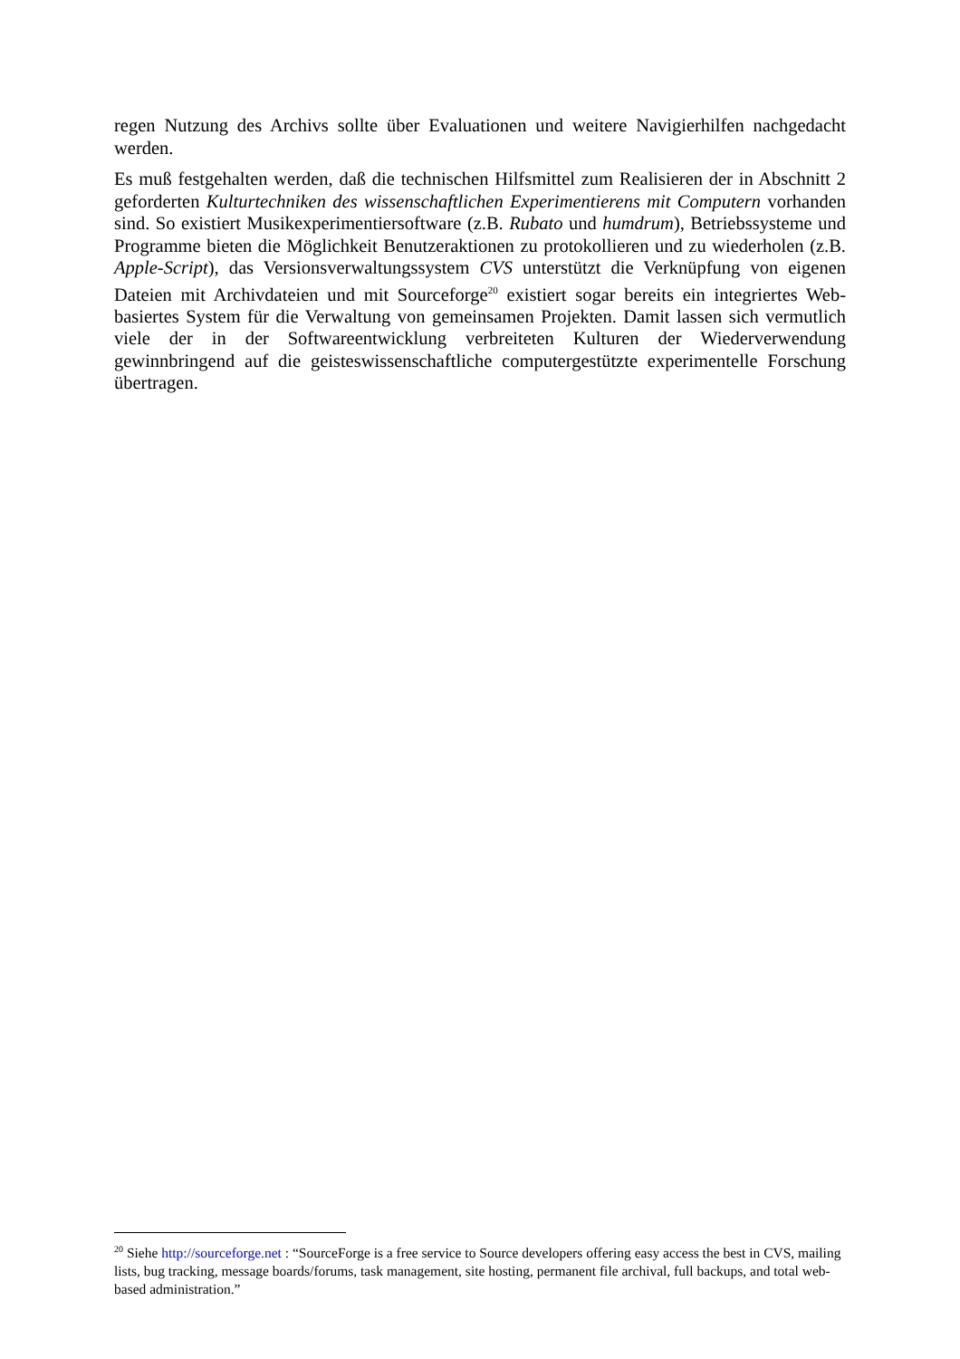regen Nutzung des Archivs sollte über Evaluationen und weitere Navigierhilfen nachgedacht werden.
Es muß festgehalten werden, daß die technischen Hilfsmittel zum Realisieren der in Abschnitt 2 geforderten Kulturtechniken des wissenschaftlichen Experimentierens mit Computern vorhanden sind. So existiert Musikexperimentiersoftware (z.B. Rubato und humdrum), Betriebssysteme und Programme bieten die Möglichkeit Benutzeraktionen zu protokollieren und zu wiederholen (z.B. Apple-Script), das Versionsverwaltungssystem CVS unterstützt die Verknüpfung von eigenen Dateien mit Archivdateien und mit Sourceforge<sup>20</sup> existiert sogar bereits ein integriertes Web-basiertes System für die Verwaltung von gemeinsamen Projekten. Damit lassen sich vermutlich viele der in der Softwareentwicklung verbreiteten Kulturen der Wiederverwendung gewinnbringend auf die geisteswissenschaftliche computergestützte experimentelle Forschung übertragen.
<sup>20</sup> Siehe http://sourceforge.net : “SourceForge is a free service to Source developers offering easy access the best in CVS, mailing lists, bug tracking, message boards/forums, task management, site hosting, permanent file archival, full backups, and total web-based administration.”